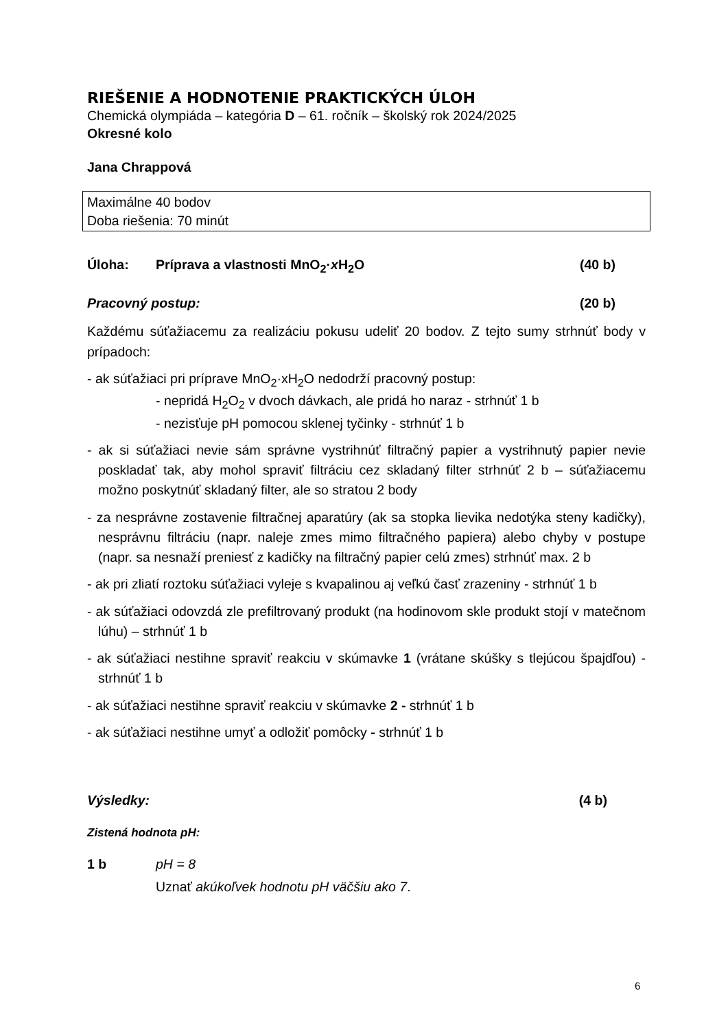RIEŠENIE A HODNOTENIE PRAKTICKÝCH ÚLOH
Chemická olympiáda – kategória D – 61. ročník – školský rok 2024/2025
Okresné kolo
Jana Chrappová
Maximálne 40 bodov
Doba riešenia: 70 minút
Úloha: Príprava a vlastnosti MnO<sub>2</sub>·x H<sub>2</sub>O (40 b)
Pracovný postup: (20 b)
Každému súťažiacemu za realizáciu pokusu udeliť 20 bodov. Z tejto sumy strhnúť body v prípadoch:
- ak súťažiaci pri príprave MnO<sub>2</sub>·xH<sub>2</sub>O nedodrží pracovný postup:
- nepridá H<sub>2</sub>O<sub>2</sub> v dvoch dávkach, ale pridá ho naraz - strhnúť 1 b
- nezisťuje pH pomocou sklenej tyčinky - strhnúť 1 b
- ak si súťažiaci nevie sám správne vystrihnúť filtračný papier a vystrihnutý papier nevie poskladať tak, aby mohol spraviť filtráciu cez skladaný filter strhnúť 2 b – súťažiacemu možno poskytnúť skladaný filter, ale so stratou 2 body
- za nesprávne zostavenie filtračnej aparatúry (ak sa stopka lievika nedotýka steny kadičky), nesprávnu filtráciu (napr. naleje zmes mimo filtračného papiera) alebo chyby v postupe (napr. sa nesnaží preniesť z kadičky na filtračný papier celú zmes) strhnúť max. 2 b
- ak pri zliatí roztoku súťažiaci vyleje s kvapalinou aj veľkú časť zrazeniny - strhnúť 1 b
- ak súťažiaci odovzdá zle prefiltrovaný produkt (na hodinovom skle produkt stojí v matečnom lúhu) – strhnúť 1 b
- ak súťažiaci nestihne spraviť reakciu v skúmavke 1 (vrátane skúšky s tlejúcou špajdľou) - strhnúť 1 b
- ak súťažiaci nestihne spraviť reakciu v skúmavke 2 - strhnúť 1 b
- ak súťažiaci nestihne umyť a odložiť pomôcky - strhnúť 1 b
Výsledky: (4 b)
Zistená hodnota pH:
1 b pH = 8
Uznať akúkoľvek hodnotu pH väčšiu ako 7.
6